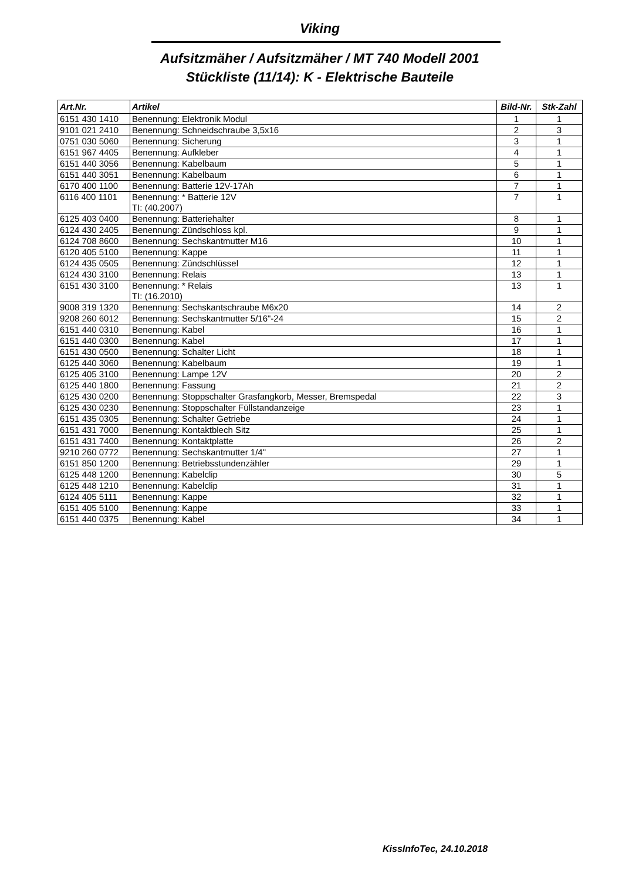Viking
Aufsitzmäher / Aufsitzmäher / MT 740 Modell 2001
Stückliste (11/14): K - Elektrische Bauteile
| Art.Nr. | Artikel | Bild-Nr. | Stk-Zahl |
| --- | --- | --- | --- |
| 6151 430 1410 | Benennung: Elektronik Modul | 1 | 1 |
| 9101 021 2410 | Benennung: Schneidschraube 3,5x16 | 2 | 3 |
| 0751 030 5060 | Benennung: Sicherung | 3 | 1 |
| 6151 967 4405 | Benennung: Aufkleber | 4 | 1 |
| 6151 440 3056 | Benennung: Kabelbaum | 5 | 1 |
| 6151 440 3051 | Benennung: Kabelbaum | 6 | 1 |
| 6170 400 1100 | Benennung: Batterie 12V-17Ah | 7 | 1 |
| 6116 400 1101 | Benennung: * Batterie 12V TI: (40.2007) | 7 | 1 |
| 6125 403 0400 | Benennung: Batteriehalter | 8 | 1 |
| 6124 430 2405 | Benennung: Zündschloss kpl. | 9 | 1 |
| 6124 708 8600 | Benennung: Sechskantmutter M16 | 10 | 1 |
| 6120 405 5100 | Benennung: Kappe | 11 | 1 |
| 6124 435 0505 | Benennung: Zündschlüssel | 12 | 1 |
| 6124 430 3100 | Benennung: Relais | 13 | 1 |
| 6151 430 3100 | Benennung: * Relais TI: (16.2010) | 13 | 1 |
| 9008 319 1320 | Benennung: Sechskantschraube M6x20 | 14 | 2 |
| 9208 260 6012 | Benennung: Sechskantmutter 5/16"-24 | 15 | 2 |
| 6151 440 0310 | Benennung: Kabel | 16 | 1 |
| 6151 440 0300 | Benennung: Kabel | 17 | 1 |
| 6151 430 0500 | Benennung: Schalter Licht | 18 | 1 |
| 6125 440 3060 | Benennung: Kabelbaum | 19 | 1 |
| 6125 405 3100 | Benennung: Lampe 12V | 20 | 2 |
| 6125 440 1800 | Benennung: Fassung | 21 | 2 |
| 6125 430 0200 | Benennung: Stoppschalter Grasfangkorb, Messer, Bremspedal | 22 | 3 |
| 6125 430 0230 | Benennung: Stoppschalter Füllstandanzeige | 23 | 1 |
| 6151 435 0305 | Benennung: Schalter Getriebe | 24 | 1 |
| 6151 431 7000 | Benennung: Kontaktblech Sitz | 25 | 1 |
| 6151 431 7400 | Benennung: Kontaktplatte | 26 | 2 |
| 9210 260 0772 | Benennung: Sechskantmutter 1/4" | 27 | 1 |
| 6151 850 1200 | Benennung: Betriebsstundenzähler | 29 | 1 |
| 6125 448 1200 | Benennung: Kabelclip | 30 | 5 |
| 6125 448 1210 | Benennung: Kabelclip | 31 | 1 |
| 6124 405 5111 | Benennung: Kappe | 32 | 1 |
| 6151 405 5100 | Benennung: Kappe | 33 | 1 |
| 6151 440 0375 | Benennung: Kabel | 34 | 1 |
KissInfoTec, 24.10.2018